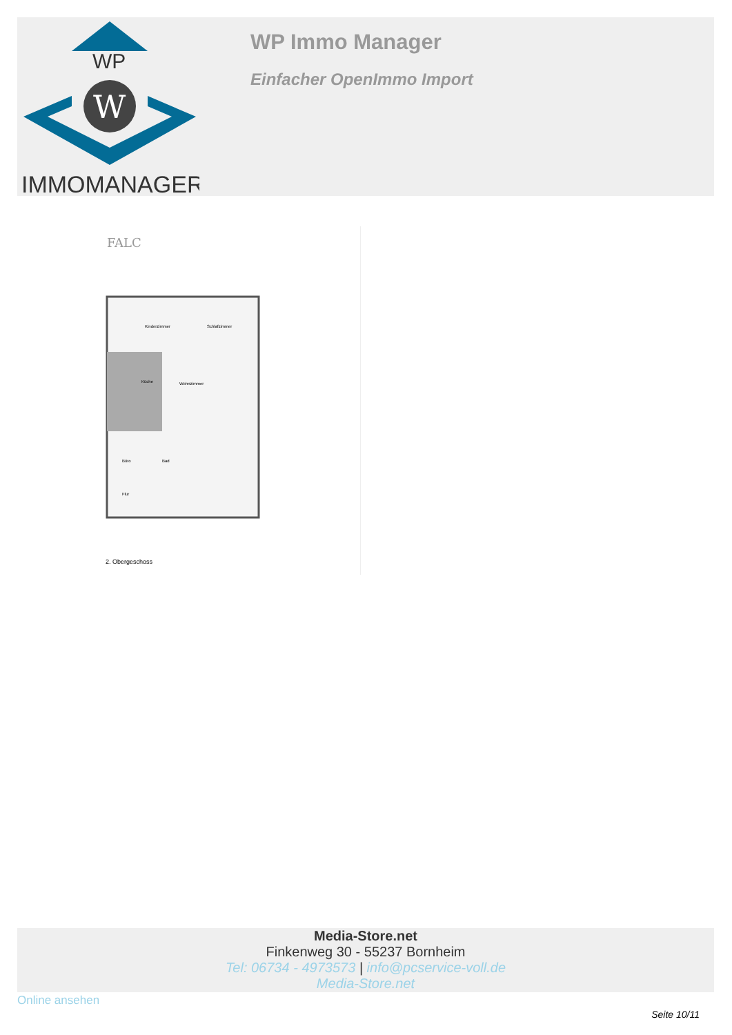WP
W
IMMOMANAGER
WP Immo Manager
Einfacher OpenImmo Import
FALC
Kinderzimmer
Schlafzimmer
Wohnzimmer
Küche
Büro
Bad
Flur
2. Obergeschoss
Media-Store.net
Finkenweg 30 - 55237 Bornheim
Tel: 06734 - 4973573 | info@pcservice-voll.de
Media-Store.net
Online ansehen
Seite 10/11